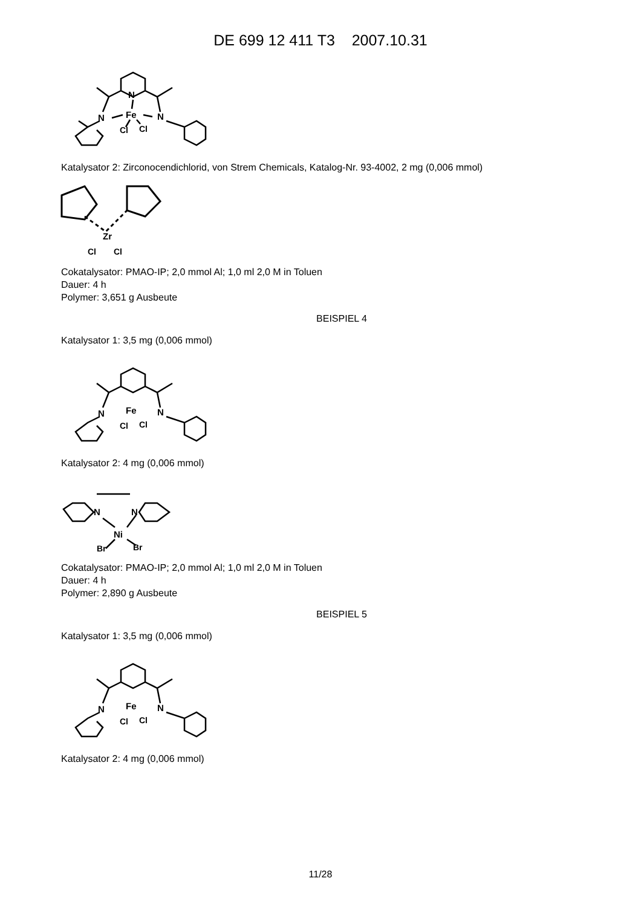DE 699 12 411 T3 2007.10.31
Fe
N
N
N
Cl
Cl
Katalysator 2: Zirconocendichlorid, von Strem Chemicals, Katalog-Nr. 93-4002, 2 mg (0,006 mmol)
Zr
Cl
Cl
Cokatalysator: PMAO-IP; 2,0 mmol Al; 1,0 ml 2,0 M in Toluen
Dauer: 4 h
Polymer: 3,651 g Ausbeute
BEISPIEL 4
Katalysator 1: 3,5 mg (0,006 mmol)
Fe
N
N
Cl
Cl
Katalysator 2: 4 mg (0,006 mmol)
N
N
Ni
Br
Br
Cokatalysator: PMAO-IP; 2,0 mmol Al; 1,0 ml 2,0 M in Toluen
Dauer: 4 h
Polymer: 2,890 g Ausbeute
BEISPIEL 5
Katalysator 1: 3,5 mg (0,006 mmol)
Fe
N
N
Cl
Cl
Katalysator 2: 4 mg (0,006 mmol)
11/28